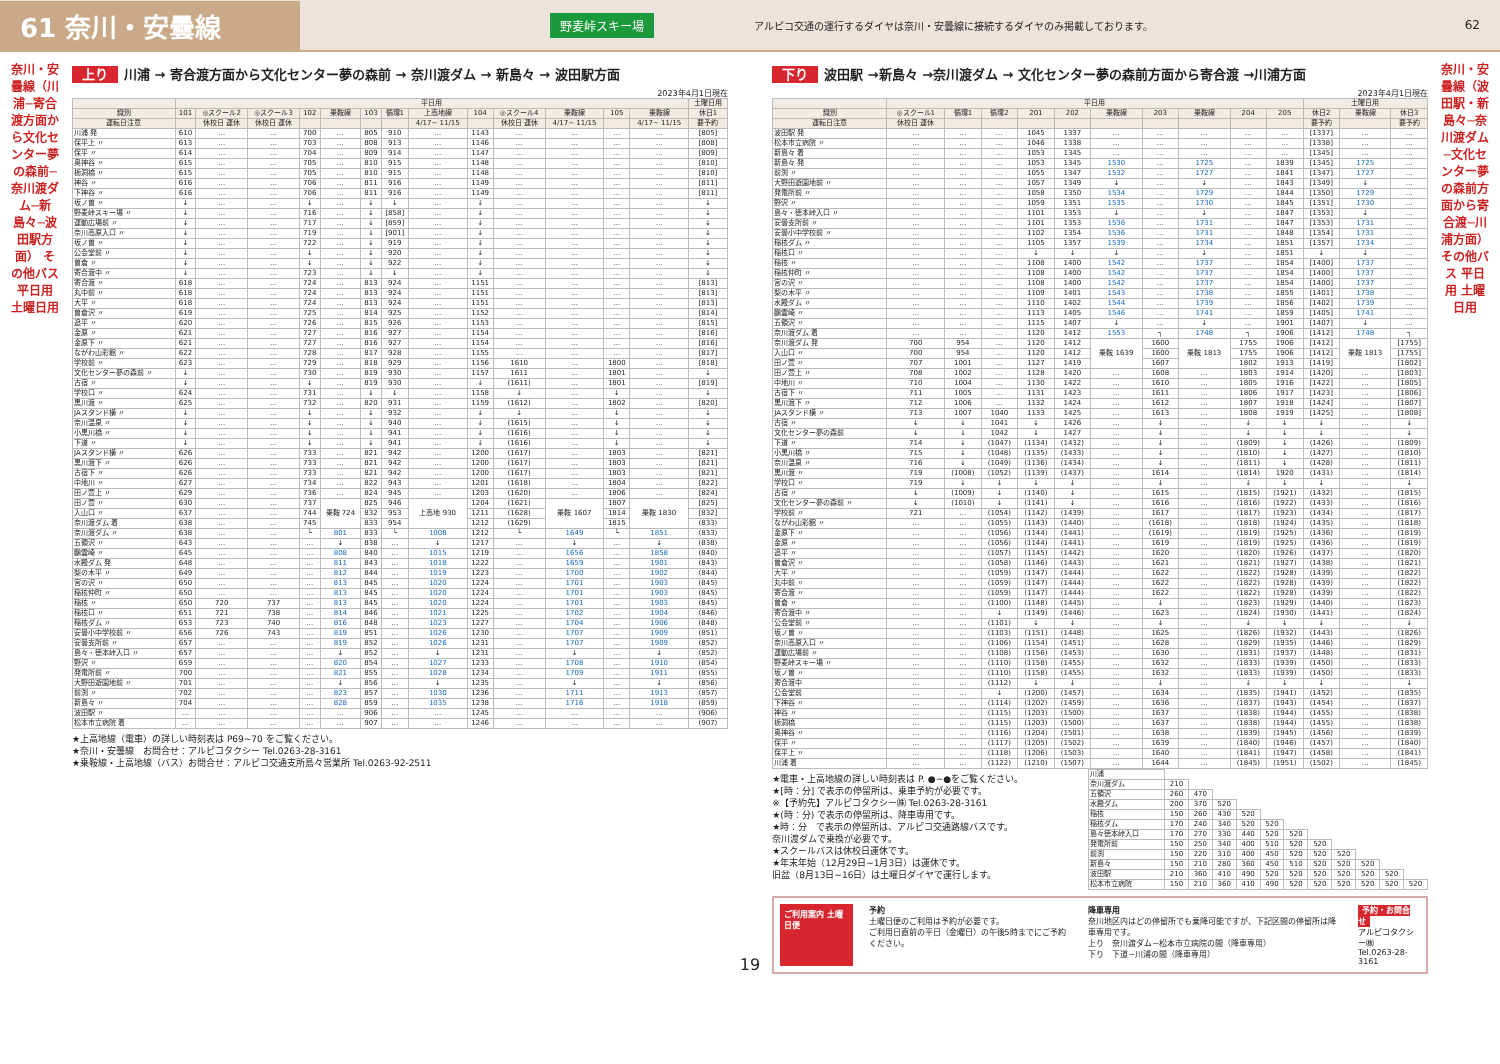61 奈川・安曇線
野麦峠スキー場
アルピコ交通の運行するダイヤは奈川・安曇線に接続するダイヤのみ掲載しております。
62
奈川・安曇線（川浦─寄合渡方面から文化センター夢の森前─奈川渡ダム─新島々─波田駅方面） その他バス 平日用 土曜日用
上り 川浦 → 寄合渡方面から文化センター夢の森前 → 奈川渡ダム → 新島々 → 波田駅方面
2023年4月1日現在
| | 平日用 | | | | | | | | | | | | | 土曜日用 |
| --- | --- | --- | --- | --- | --- | --- | --- | --- | --- | --- | --- | --- | --- | --- |
| 識別 | 101 | ◎スクール2 | ◎スクール3 | 102 | 乗鞍線 | 103 | 循環1 | 上高地線 | 104 | ◎スクール4 | 乗鞍線 | 105 | 乗鞍線 | 休日1 |
| 運転日注意 | | 休校日 運休 | 休校日 運休 | | | | | 4/17~ 11/15 | | 休校日 運休 | 4/17~ 11/15 | | 4/17~ 11/15 | 要予約 |
| 川浦 発 | 610 | … | … | 700 | … | 805 | 910 | … | 1143 | … | … | … | … | [805] |
| 保平上 〃 | 613 | … | … | 703 | … | 808 | 913 | … | 1146 | … | … | … | … | [808] |
| 保平 〃 | 614 | … | … | 704 | … | 809 | 914 | … | 1147 | … | … | … | … | [809] |
| 奥神谷 〃 | 615 | … | … | 705 | … | 810 | 915 | … | 1148 | … | … | … | … | [810] |
| 栃洞橋 〃 | 615 | … | … | 705 | … | 810 | 915 | … | 1148 | … | … | … | … | [810] |
| 神谷 〃 | 616 | … | … | 706 | … | 811 | 916 | … | 1149 | … | … | … | … | [811] |
| 下神谷 〃 | 616 | … | … | 706 | … | 811 | 916 | … | 1149 | … | … | … | … | [811] |
| 坂ノ曽 〃 | ↓ | … | … | ↓ | … | ↓ | ↓ | … | ↓ | … | … | … | … | ↓ |
| 野麦峠スキー場 〃 | ↓ | … | … | 716 | … | ↓ | [858] | … | ↓ | … | … | … | … | ↓ |
| 運動広場前 〃 | ↓ | … | … | 717 | … | ↓ | [859] | … | ↓ | … | … | … | … | ↓ |
| 奈川高原入口 〃 | ↓ | … | … | 719 | … | ↓ | [901] | … | ↓ | … | … | … | … | ↓ |
| 坂ノ曽 〃 | ↓ | … | … | 722 | … | ↓ | 919 | … | ↓ | … | … | … | … | ↓ |
| 公会堂前 〃 | ↓ | … | … | ↓ | … | ↓ | 920 | … | ↓ | … | … | … | … | ↓ |
| 曽倉 〃 | ↓ | … | … | ↓ | … | ↓ | 922 | … | ↓ | … | … | … | … | ↓ |
| 寄合渡中 〃 | ↓ | … | … | 723 | … | ↓ | ↓ | … | ↓ | … | … | … | … | ↓ |
| 寄合渡 〃 | 618 | … | … | 724 | … | 813 | 924 | … | 1151 | … | … | … | … | [813] |
| 丸中前 〃 | 618 | … | … | 724 | … | 813 | 924 | … | 1151 | … | … | … | … | [813] |
| 大平 〃 | 618 | … | … | 724 | … | 813 | 924 | … | 1151 | … | … | … | … | [813] |
| 曽倉沢 〃 | 619 | … | … | 725 | … | 814 | 925 | … | 1152 | … | … | … | … | [814] |
| 追平 〃 | 620 | … | … | 726 | … | 815 | 926 | … | 1153 | … | … | … | … | [815] |
| 金原 〃 | 621 | … | … | 727 | … | 816 | 927 | … | 1154 | … | … | … | … | [816] |
| 金原下 〃 | 621 | … | … | 727 | … | 816 | 927 | … | 1154 | … | … | … | … | [816] |
| ながわ山彩館 〃 | 622 | … | … | 728 | … | 817 | 928 | … | 1155 | … | … | … | … | [817] |
| 学校前 〃 | 623 | … | … | 729 | … | 818 | 929 | … | 1156 | 1610 | … | 1800 | … | [818] |
| 文化センター夢の森前 〃 | ↓ | … | … | 730 | … | 819 | 930 | … | 1157 | 1611 | … | 1801 | … | ↓ |
| 古宿 〃 | ↓ | … | … | ↓ | … | 819 | 930 | … | ↓ | (1611) | … | 1801 | … | [819] |
| 学校口 〃 | 624 | … | … | 731 | … | ↓ | ↓ | … | 1158 | ↓ | … | ↓ | … | ↓ |
| 黒川渡 〃 | 625 | … | … | 732 | … | 820 | 931 | … | 1159 | (1612) | … | 1802 | … | [820] |
| JAスタンド横 〃 | ↓ | … | … | ↓ | … | ↓ | 932 | … | ↓ | ↓ | … | ↓ | … | ↓ |
| 奈川温泉 〃 | ↓ | … | … | ↓ | … | ↓ | 940 | … | ↓ | (1615) | … | ↓ | … | ↓ |
| 小黒川橋 〃 | ↓ | … | … | ↓ | … | ↓ | 941 | … | ↓ | (1616) | … | ↓ | … | ↓ |
| 下道 〃 | ↓ | … | … | ↓ | … | ↓ | 941 | … | ↓ | (1616) | … | ↓ | … | ↓ |
| JAスタンド横 〃 | 626 | … | … | 733 | … | 821 | 942 | … | 1200 | (1617) | … | 1803 | … | [821] |
| 黒川渡下 〃 | 626 | … | … | 733 | … | 821 | 942 | … | 1200 | (1617) | … | 1803 | … | [821] |
| 古宿下 〃 | 626 | … | … | 733 | … | 821 | 942 | … | 1200 | (1617) | … | 1803 | … | [821] |
| 中地川 〃 | 627 | … | … | 734 | … | 822 | 943 | … | 1201 | (1618) | … | 1804 | … | [822] |
| 田ノ萱上 〃 | 629 | … | … | 736 | … | 824 | 945 | … | 1203 | (1620) | … | 1806 | … | [824] |
| 田ノ萱 〃 | 630 | … | … | 737 | 乗鞍 724 | 825 | 946 | 上高地 930 | 1204 | (1621) | 乗鞍 1607 | 1807 | 乗鞍 1830 | [825] |
| 入山口 〃 | 637 | … | … | 744 | | 832 | 953 | | 1211 | (1628) | | 1814 | | [832] |
| 奈川渡ダム 着 | 638 | … | … | 745 | | 833 | 954 | | 1212 | (1629) | | 1815 | | (833) |
| 奈川渡ダム 〃 | 638 | … | … | └ | 801 | 833 | └ | 1008 | 1212 | └ | 1649 | └ | 1851 | (833) |
| 五領沢 〃 | 643 | … | … | … | ↓ | 838 | … | ↓ | 1217 | … | ↓ | … | ↓ | (838) |
| 鵬雲崎 〃 | 645 | … | … | … | 808 | 840 | … | 1015 | 1219 | … | 1656 | … | 1858 | (840) |
| 水殿ダム 発 | 648 | … | … | … | 811 | 843 | … | 1018 | 1222 | … | 1659 | … | 1901 | (843) |
| 梨の木平 〃 | 649 | … | … | … | 812 | 844 | … | 1019 | 1223 | … | 1700 | … | 1902 | (844) |
| 宮の沢 〃 | 650 | … | … | … | 813 | 845 | … | 1020 | 1224 | … | 1701 | … | 1903 | (845) |
| 稲核仲町 〃 | 650 | … | … | … | 813 | 845 | … | 1020 | 1224 | … | 1701 | … | 1903 | (845) |
| 稲核 〃 | 650 | 720 | 737 | … | 813 | 845 | … | 1020 | 1224 | … | 1701 | … | 1903 | (845) |
| 稲核口 〃 | 651 | 721 | 738 | … | 814 | 846 | … | 1021 | 1225 | … | 1702 | … | 1904 | (846) |
| 稲核ダム 〃 | 653 | 723 | 740 | … | 816 | 848 | … | 1023 | 1227 | … | 1704 | … | 1906 | (848) |
| 安曇小中学校前 〃 | 656 | 726 | 743 | … | 819 | 851 | … | 1026 | 1230 | … | 1707 | … | 1909 | (851) |
| 安曇支所前 〃 | 657 | … | … | … | 819 | 852 | … | 1026 | 1231 | … | 1707 | … | 1909 | (852) |
| 島々・徳本峠入口 〃 | 657 | … | … | … | ↓ | 852 | … | ↓ | 1231 | … | ↓ | … | ↓ | (852) |
| 野沢 〃 | 659 | … | … | … | 820 | 854 | … | 1027 | 1233 | … | 1708 | … | 1910 | (854) |
| 発電所前 〃 | 700 | … | … | … | 821 | 855 | … | 1028 | 1234 | … | 1709 | … | 1911 | (855) |
| 大野田遊園地前 〃 | 701 | … | … | … | ↓ | 856 | … | ↓ | 1235 | … | ↓ | … | ↓ | (856) |
| 前渕 〃 | 702 | … | … | … | 823 | 857 | … | 1030 | 1236 | … | 1711 | … | 1913 | (857) |
| 新島々 〃 | 704 | … | … | … | 828 | 859 | … | 1035 | 1238 | … | 1716 | … | 1918 | (859) |
| 波田駅 〃 | … | … | … | … | … | 906 | … | … | 1245 | … | … | … | … | (906) |
| 松本市立病院 着 | … | … | … | … | … | 907 | … | … | 1246 | … | … | … | … | (907) |
★上高地線（電車）の詳しい時刻表は P69~70 をご覧ください。
★奈川・安曇線　お問合せ：アルピコタクシー Tel.0263-28-3161
★乗鞍線・上高地線（バス）お問合せ：アルピコ交通支所島々営業所 Tel.0263-92-2511
19
下り 波田駅 →新島々 →奈川渡ダム → 文化センター夢の森前方面から寄合渡 →川浦方面
2023年4月1日現在
| | 平日用 | | | | | | | | | | 土曜日用 | | |
| --- | --- | --- | --- | --- | --- | --- | --- | --- | --- | --- | --- | --- | --- |
| 識別 | ◎スクール1 | 循環1 | 循環2 | 201 | 202 | 乗鞍線 | 203 | 乗鞍線 | 204 | 205 | 休日2 | 乗鞍線 | 休日3 |
| 運転日注意 | 休校日 運休 | | | | | | | | | | 要予約 | | 要予約 |
| 波田駅 発 | … | … | … | 1045 | 1337 | … | … | … | … | … | [1337] | … | … |
| 松本市立病院 〃 | … | … | … | 1046 | 1338 | … | … | … | … | … | [1338] | … | … |
| 新島々 着 | … | … | … | 1053 | 1345 | … | … | … | … | … | [1345] | … | … |
| 新島々 発 | … | … | … | 1053 | 1345 | 1530 | … | 1725 | … | 1839 | [1345] | 1725 | … |
| 前渕 〃 | … | … | … | 1055 | 1347 | 1532 | … | 1727 | … | 1841 | [1347] | 1727 | … |
| 大野田遊園地前 〃 | … | … | … | 1057 | 1349 | ↓ | … | ↓ | … | 1843 | [1349] | ↓ | … |
| 発電所前 〃 | … | … | … | 1058 | 1350 | 1534 | … | 1729 | … | 1844 | [1350] | 1729 | … |
| 野沢 〃 | … | … | … | 1059 | 1351 | 1535 | … | 1730 | … | 1845 | [1351] | 1730 | … |
| 島々・徳本峠入口 〃 | … | … | … | 1101 | 1353 | ↓ | … | ↓ | … | 1847 | [1353] | ↓ | … |
| 安曇支所前 〃 | … | … | … | 1101 | 1353 | 1536 | … | 1731 | … | 1847 | [1353] | 1731 | … |
| 安曇小中学校前 〃 | … | … | … | 1102 | 1354 | 1536 | … | 1731 | … | 1848 | [1354] | 1731 | … |
| 稲核ダム 〃 | … | … | … | 1105 | 1357 | 1539 | … | 1734 | … | 1851 | [1357] | 1734 | … |
| 稲核口 〃 | … | … | … | ↓ | ↓ | ↓ | … | ↓ | … | 1851 | ↓ | ↓ | … |
| 稲核 〃 | … | … | … | 1108 | 1400 | 1542 | … | 1737 | … | 1854 | [1400] | 1737 | … |
| 稲核仲町 〃 | … | … | … | 1108 | 1400 | 1542 | … | 1737 | … | 1854 | [1400] | 1737 | … |
| 宮の沢 〃 | … | … | … | 1108 | 1400 | 1542 | … | 1737 | … | 1854 | [1400] | 1737 | … |
| 梨の木平 〃 | … | … | … | 1109 | 1401 | 1543 | … | 1738 | … | 1855 | [1401] | 1738 | … |
| 水殿ダム 〃 | … | … | … | 1110 | 1402 | 1544 | … | 1739 | … | 1856 | [1402] | 1739 | … |
| 鵬雲崎 〃 | … | … | … | 1113 | 1405 | 1546 | … | 1741 | … | 1859 | [1405] | 1741 | … |
| 五領沢 〃 | … | … | … | 1115 | 1407 | ↓ | … | ↓ | … | 1901 | [1407] | ↓ | … |
| 奈川渡ダム 着 | … | … | … | 1120 | 1412 | 1553 | ┐ | 1748 | ┐ | 1906 | [1412] | 1748 | ┐ |
| 奈川渡ダム 発 | 700 | 954 | … | 1120 | 1412 | 乗鞍 1639 | 1600 | 乗鞍 1813 | 1755 | 1906 | [1412] | 乗鞍 1813 | [1755] |
| 入山口 〃 | 700 | 954 | … | 1120 | 1412 | | 1600 | | 1755 | 1906 | [1412] | | [1755] |
| 田ノ萱 〃 | 707 | 1001 | … | 1127 | 1419 | | 1607 | | 1802 | 1913 | [1419] | | [1802] |
| 田ノ萱上 〃 | 708 | 1002 | … | 1128 | 1420 | … | 1608 | … | 1803 | 1914 | [1420] | … | [1803] |
| 中地川 〃 | 710 | 1004 | … | 1130 | 1422 | … | 1610 | … | 1805 | 1916 | [1422] | … | [1805] |
| 古宿下 〃 | 711 | 1005 | … | 1131 | 1423 | … | 1611 | … | 1806 | 1917 | [1423] | … | [1806] |
| 黒川渡下 〃 | 712 | 1006 | … | 1132 | 1424 | … | 1612 | … | 1807 | 1918 | [1424] | … | [1807] |
| JAスタンド横 〃 | 713 | 1007 | 1040 | 1133 | 1425 | … | 1613 | … | 1808 | 1919 | [1425] | … | [1808] |
| 古宿 〃 | ↓ | ↓ | 1041 | ↓ | 1426 | … | ↓ | … | ↓ | ↓ | ↓ | … | ↓ |
| 文化センター夢の森前 | ↓ | ↓ | 1042 | ↓ | 1427 | … | ↓ | … | ↓ | ↓ | ↓ | … | ↓ |
| 下道 〃 | 714 | ↓ | (1047) | (1134) | (1432) | … | ↓ | … | (1809) | ↓ | (1426) | … | (1809) |
| 小黒川橋 〃 | 715 | ↓ | (1048) | (1135) | (1433) | … | ↓ | … | (1810) | ↓ | (1427) | … | (1810) |
| 奈川温泉 〃 | 716 | ↓ | (1049) | (1136) | (1434) | … | ↓ | … | (1811) | ↓ | (1428) | … | (1811) |
| 黒川渡 〃 | 719 | (1008) | (1052) | (1139) | (1437) | … | 1614 | … | (1814) | 1920 | (1431) | … | (1814) |
| 学校口 〃 | 719 | ↓ | ↓ | ↓ | ↓ | … | ↓ | … | ↓ | ↓ | ↓ | … | ↓ |
| 古宿 〃 | ↓ | (1009) | ↓ | (1140) | ↓ | … | 1615 | … | (1815) | (1921) | (1432) | … | (1815) |
| 文化センター夢の森前 〃 | ↓ | (1010) | ↓ | (1141) | ↓ | … | 1616 | … | (1816) | (1922) | (1433) | … | (1816) |
| 学校前 〃 | 721 | … | (1054) | (1142) | (1439) | … | 1617 | … | (1817) | (1923) | (1434) | … | (1817) |
| ながわ山彩館 〃 | … | … | (1055) | (1143) | (1440) | … | (1618) | … | (1818) | (1924) | (1435) | … | (1818) |
| 金原下 〃 | … | … | (1056) | (1144) | (1441) | … | (1619) | … | (1819) | (1925) | (1436) | … | (1819) |
| 金原 〃 | … | … | (1056) | (1144) | (1441) | … | 1619 | … | (1819) | (1925) | (1436) | … | (1819) |
| 追平 〃 | … | … | (1057) | (1145) | (1442) | … | 1620 | … | (1820) | (1926) | (1437) | … | (1820) |
| 曽倉沢 〃 | … | … | (1058) | (1146) | (1443) | … | 1621 | … | (1821) | (1927) | (1438) | … | (1821) |
| 大平 〃 | … | … | (1059) | (1147) | (1444) | … | 1622 | … | (1822) | (1928) | (1439) | … | (1822) |
| 丸中前 〃 | … | … | (1059) | (1147) | (1444) | … | 1622 | … | (1822) | (1928) | (1439) | … | (1822) |
| 寄合渡 〃 | … | … | (1059) | (1147) | (1444) | … | 1622 | … | (1822) | (1928) | (1439) | … | (1822) |
| 曽倉 〃 | … | … | (1100) | (1148) | (1445) | … | ↓ | … | (1823) | (1929) | (1440) | … | (1823) |
| 寄合渡中 〃 | … | … | ↓ | (1149) | (1446) | … | 1623 | … | (1824) | (1930) | (1441) | … | (1824) |
| 公会堂前 〃 | … | … | (1101) | ↓ | ↓ | … | ↓ | … | ↓ | ↓ | ↓ | … | ↓ |
| 坂ノ曽 〃 | … | … | (1103) | (1151) | (1448) | … | 1625 | … | (1826) | (1932) | (1443) | … | (1826) |
| 奈川高原入口 〃 | … | … | (1106) | (1154) | (1451) | … | 1628 | … | (1829) | (1935) | (1446) | … | (1829) |
| 運動広場前 〃 | … | … | (1108) | (1156) | (1453) | … | 1630 | … | (1831) | (1937) | (1448) | … | (1831) |
| 野麦峠スキー場 〃 | … | … | (1110) | (1158) | (1455) | … | 1632 | … | (1833) | (1939) | (1450) | … | (1833) |
| 坂ノ曽 〃 | … | … | (1110) | (1158) | (1455) | … | 1632 | … | (1833) | (1939) | (1450) | … | (1833) |
| 寄合渡中 | … | … | (1112) | ↓ | ↓ | … | ↓ | … | ↓ | ↓ | ↓ | … | ↓ |
| 公会堂前 | … | … | ↓ | (1200) | (1457) | … | 1634 | … | (1835) | (1941) | (1452) | … | (1835) |
| 下神谷 〃 | … | … | (1114) | (1202) | (1459) | … | 1636 | … | (1837) | (1943) | (1454) | … | (1837) |
| 神谷 〃 | … | … | (1115) | (1203) | (1500) | … | 1637 | … | (1838) | (1944) | (1455) | … | (1838) |
| 栃洞橋 | … | … | (1115) | (1203) | (1500) | … | 1637 | … | (1838) | (1944) | (1455) | … | (1838) |
| 奥神谷 〃 | … | … | (1116) | (1204) | (1501) | … | 1638 | … | (1839) | (1945) | (1456) | … | (1839) |
| 保平 〃 | … | … | (1117) | (1205) | (1502) | … | 1639 | … | (1840) | (1946) | (1457) | … | (1840) |
| 保平上 〃 | … | … | (1118) | (1206) | (1503) | … | 1640 | … | (1841) | (1947) | (1458) | … | (1841) |
| 川浦 着 | … | … | (1122) | (1210) | (1507) | … | 1644 | … | (1845) | (1951) | (1502) | … | (1845) |
★電車・上高地線の詳しい時刻表は P. ●~●をご覧ください。
★[時：分] で表示の停留所は、乗車予約が必要です。
※【予約先】アルピコタクシー㈱ Tel.0263-28-3161
★(時：分) で表示の停留所は、降車専用です。
★時：分　で表示の停留所は、アルピコ交通路線バスです。
奈川渡ダムで乗換が必要です。
★スクールバスは休校日運休です。
★年末年始（12月29日~1月3日）は運休です。
旧盆（8月13日~16日）は土曜日ダイヤで運行します。
| 川浦 | | | | | | | | | | | |
| 奈川渡ダム | 210 | | | | | | | | | | |
| 五領沢 | 260 | 470 | | | | | | | | | |
| 水殿ダム | 200 | 370 | 520 | | | | | | | | |
| 稲核 | 150 | 260 | 430 | 520 | | | | | | | |
| 稲核ダム | 170 | 240 | 340 | 520 | 520 | | | | | | |
| 島々徳本峠入口 | 170 | 270 | 330 | 440 | 520 | 520 | | | | | |
| 発電所前 | 150 | 250 | 340 | 400 | 510 | 520 | 520 | | | | |
| 前渕 | 150 | 220 | 310 | 400 | 450 | 520 | 520 | 520 | | | |
| 新島々 | 150 | 210 | 280 | 360 | 450 | 510 | 520 | 520 | 520 | | |
| 波田駅 | 210 | 360 | 410 | 490 | 520 | 520 | 520 | 520 | 520 | 520 | |
| 松本市立病院 | 150 | 210 | 360 | 410 | 490 | 520 | 520 | 520 | 520 | 520 | 520 |
ご利用案内 土曜日便
予約
土曜日便のご利用は予約が必要です。
ご利用日直前の平日（金曜日）の午後5時までにご予約ください。
降車専用
奈川地区内はどの停留所でも乗降可能ですが、下記区間の停留所は降車専用です。
上り　奈川渡ダム~松本市立病院の間（降車専用）
下り　下道~川浦の間（降車専用）
予約・お問合せ
アルピコタクシー㈱
Tel.0263-28-3161
奈川・安曇線（波田駅・新島々─奈川渡ダム─文化センター夢の森前方面から寄合渡─川浦方面） その他バス 平日用 土曜日用